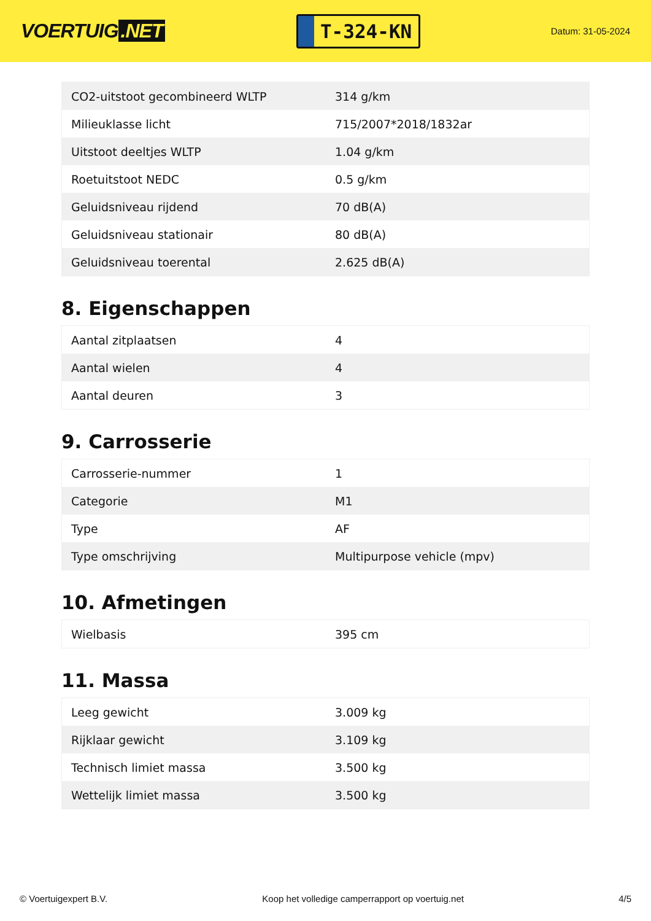VOERTUIG.NET
T-324-KN
Datum: 31-05-2024
| CO2-uitstoot gecombineerd WLTP | 314 g/km |
| Milieuklasse licht | 715/2007*2018/1832ar |
| Uitstoot deeltjes WLTP | 1.04 g/km |
| Roetuitstoot NEDC | 0.5 g/km |
| Geluidsniveau rijdend | 70 dB(A) |
| Geluidsniveau stationair | 80 dB(A) |
| Geluidsniveau toerental | 2.625 dB(A) |
8. Eigenschappen
| Aantal zitplaatsen | 4 |
| Aantal wielen | 4 |
| Aantal deuren | 3 |
9. Carrosserie
| Carrosserie-nummer | 1 |
| Categorie | M1 |
| Type | AF |
| Type omschrijving | Multipurpose vehicle (mpv) |
10. Afmetingen
| Wielbasis | 395 cm |
11. Massa
| Leeg gewicht | 3.009 kg |
| Rijklaar gewicht | 3.109 kg |
| Technisch limiet massa | 3.500 kg |
| Wettelijk limiet massa | 3.500 kg |
© Voertuigexpert B.V. Koop het volledige camperrapport op voertuig.net 4/5